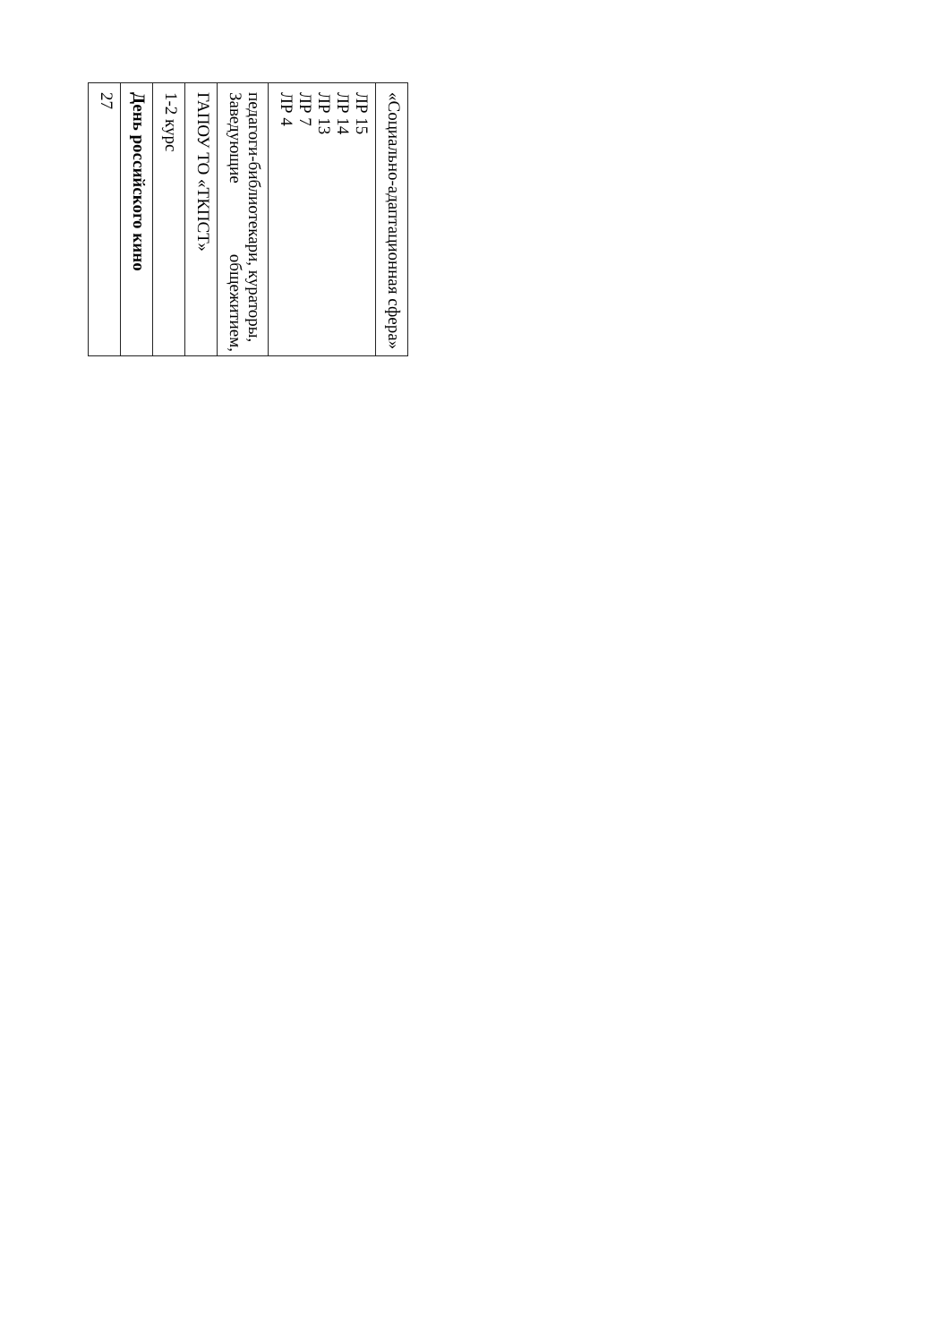| 27 |
| День российского кино |
| 1-2 курс |
| ГАПОУ ТО «ТКПСТ» |
| Заведующие общежитием, педагоги-библиотекари, кураторы, |
| ЛР 4 ЛР 7 ЛР 13 ЛР 14 ЛР 15 |
| «Социально-адаптационная сфера» |